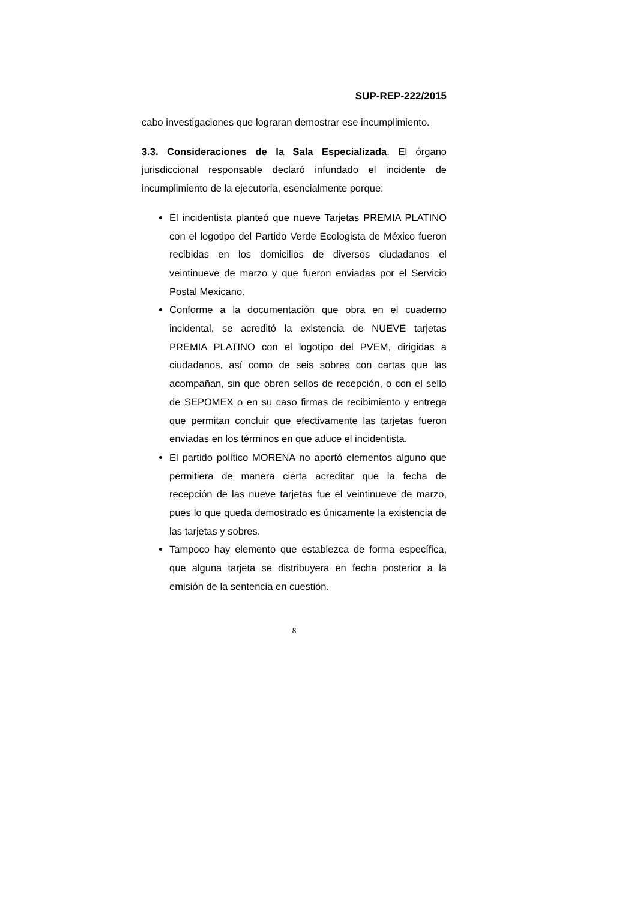SUP-REP-222/2015
cabo investigaciones que lograran demostrar ese incumplimiento.
3.3. Consideraciones de la Sala Especializada. El órgano jurisdiccional responsable declaró infundado el incidente de incumplimiento de la ejecutoria, esencialmente porque:
El incidentista planteó que nueve Tarjetas PREMIA PLATINO con el logotipo del Partido Verde Ecologista de México fueron recibidas en los domicilios de diversos ciudadanos el veintinueve de marzo y que fueron enviadas por el Servicio Postal Mexicano.
Conforme a la documentación que obra en el cuaderno incidental, se acreditó la existencia de NUEVE tarjetas PREMIA PLATINO con el logotipo del PVEM, dirigidas a ciudadanos, así como de seis sobres con cartas que las acompañan, sin que obren sellos de recepción, o con el sello de SEPOMEX o en su caso firmas de recibimiento y entrega que permitan concluir que efectivamente las tarjetas fueron enviadas en los términos en que aduce el incidentista.
El partido político MORENA no aportó elementos alguno que permitiera de manera cierta acreditar que la fecha de recepción de las nueve tarjetas fue el veintinueve de marzo, pues lo que queda demostrado es únicamente la existencia de las tarjetas y sobres.
Tampoco hay elemento que establezca de forma específica, que alguna tarjeta se distribuyera en fecha posterior a la emisión de la sentencia en cuestión.
8